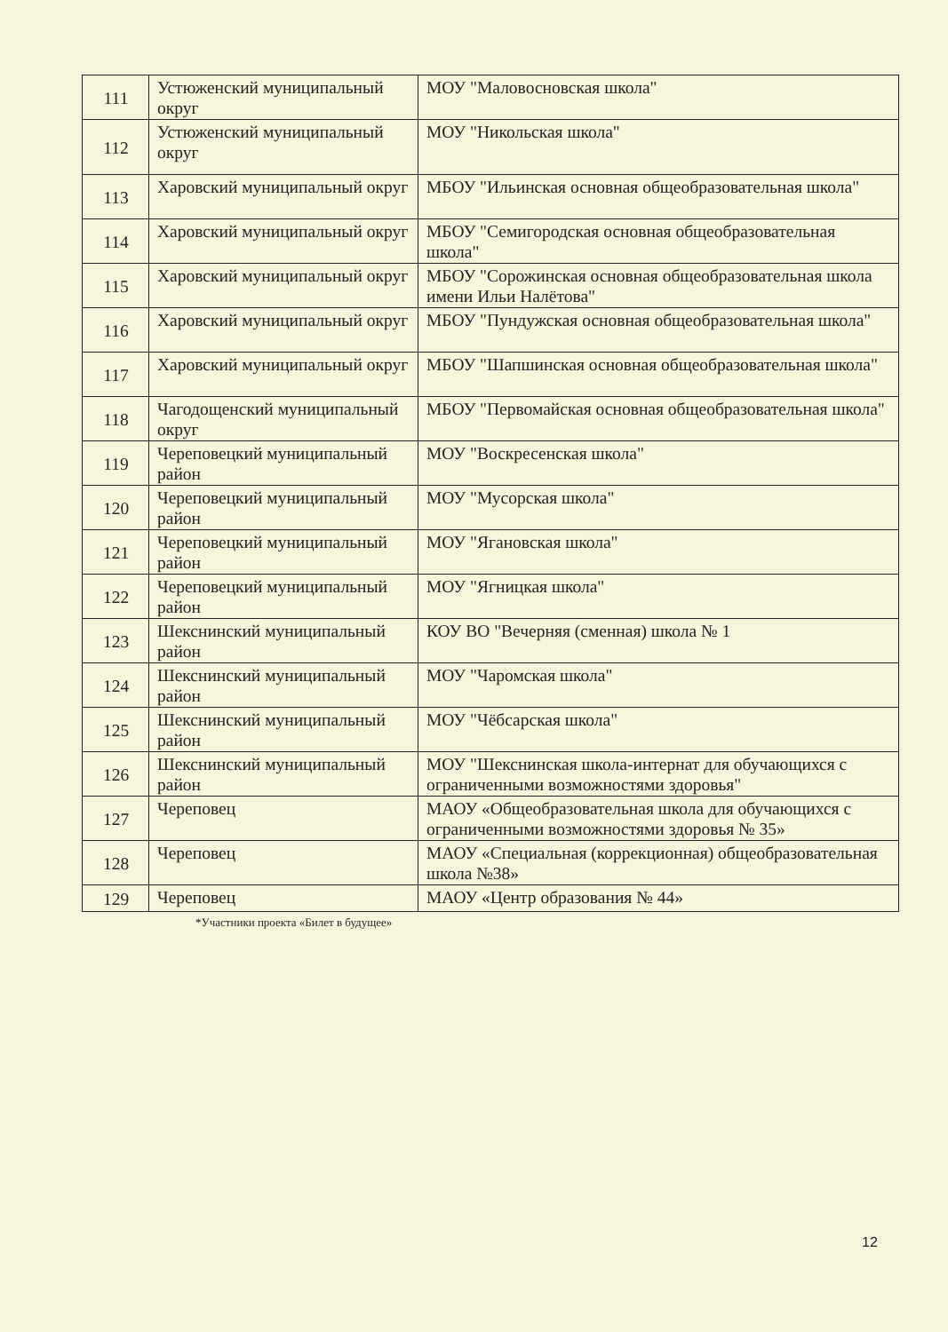| 111 | Устюженский муниципальный округ | МОУ "Маловосновская школа" |
| 112 | Устюженский муниципальный округ | МОУ "Никольская школа" |
| 113 | Харовский муниципальный округ | МБОУ "Ильинская основная общеобразовательная школа" |
| 114 | Харовский муниципальный округ | МБОУ "Семигородская основная общеобразовательная школа" |
| 115 | Харовский муниципальный округ | МБОУ "Сорожинская основная общеобразовательная школа имени Ильи Налётова" |
| 116 | Харовский муниципальный округ | МБОУ "Пундужская основная общеобразовательная школа" |
| 117 | Харовский муниципальный округ | МБОУ "Шапшинская основная общеобразовательная школа" |
| 118 | Чагодощенский муниципальный округ | МБОУ "Первомайская основная общеобразовательная школа" |
| 119 | Череповецкий муниципальный район | МОУ "Воскресенская школа" |
| 120 | Череповецкий муниципальный район | МОУ "Мусорская школа" |
| 121 | Череповецкий муниципальный район | МОУ "Ягановская школа" |
| 122 | Череповецкий муниципальный район | МОУ "Ягницкая школа" |
| 123 | Шекснинский муниципальный район | КОУ ВО "Вечерняя (сменная) школа № 1 |
| 124 | Шекснинский муниципальный район | МОУ "Чаромская школа" |
| 125 | Шекснинский муниципальный район | МОУ "Чёбсарская школа" |
| 126 | Шекснинский муниципальный район | МОУ "Шекснинская школа-интернат для обучающихся с ограниченными возможностями здоровья" |
| 127 | Череповец | МАОУ «Общеобразовательная школа для обучающихся с ограниченными возможностями здоровья № 35» |
| 128 | Череповец | МАОУ «Специальная (коррекционная) общеобразовательная школа №38» |
| 129 | Череповец | МАОУ «Центр образования № 44» |
*Участники проекта «Билет в будущее»
12